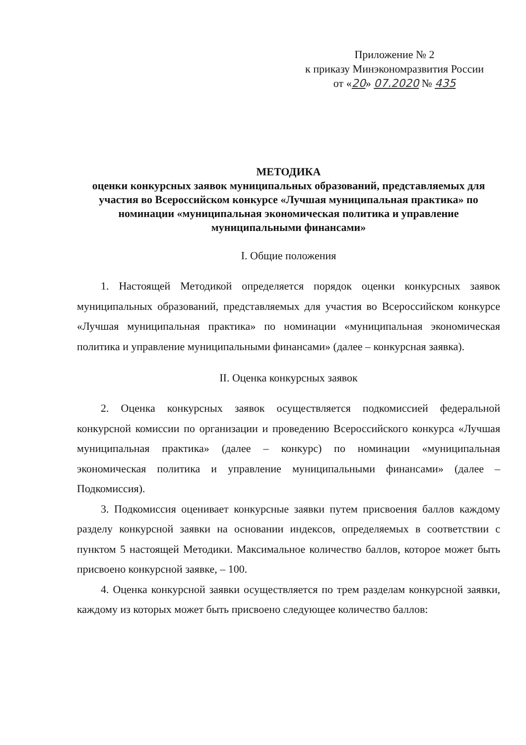Приложение № 2
к приказу Минэкономразвития России
от «20» 07.2020 № 435
МЕТОДИКА
оценки конкурсных заявок муниципальных образований, представляемых для участия во Всероссийском конкурсе «Лучшая муниципальная практика» по номинации «муниципальная экономическая политика и управление муниципальными финансами»
I. Общие положения
1. Настоящей Методикой определяется порядок оценки конкурсных заявок муниципальных образований, представляемых для участия во Всероссийском конкурсе «Лучшая муниципальная практика» по номинации «муниципальная экономическая политика и управление муниципальными финансами» (далее – конкурсная заявка).
II. Оценка конкурсных заявок
2. Оценка конкурсных заявок осуществляется подкомиссией федеральной конкурсной комиссии по организации и проведению Всероссийского конкурса «Лучшая муниципальная практика» (далее – конкурс) по номинации «муниципальная экономическая политика и управление муниципальными финансами» (далее – Подкомиссия).
3. Подкомиссия оценивает конкурсные заявки путем присвоения баллов каждому разделу конкурсной заявки на основании индексов, определяемых в соответствии с пунктом 5 настоящей Методики. Максимальное количество баллов, которое может быть присвоено конкурсной заявке, – 100.
4. Оценка конкурсной заявки осуществляется по трем разделам конкурсной заявки, каждому из которых может быть присвоено следующее количество баллов: